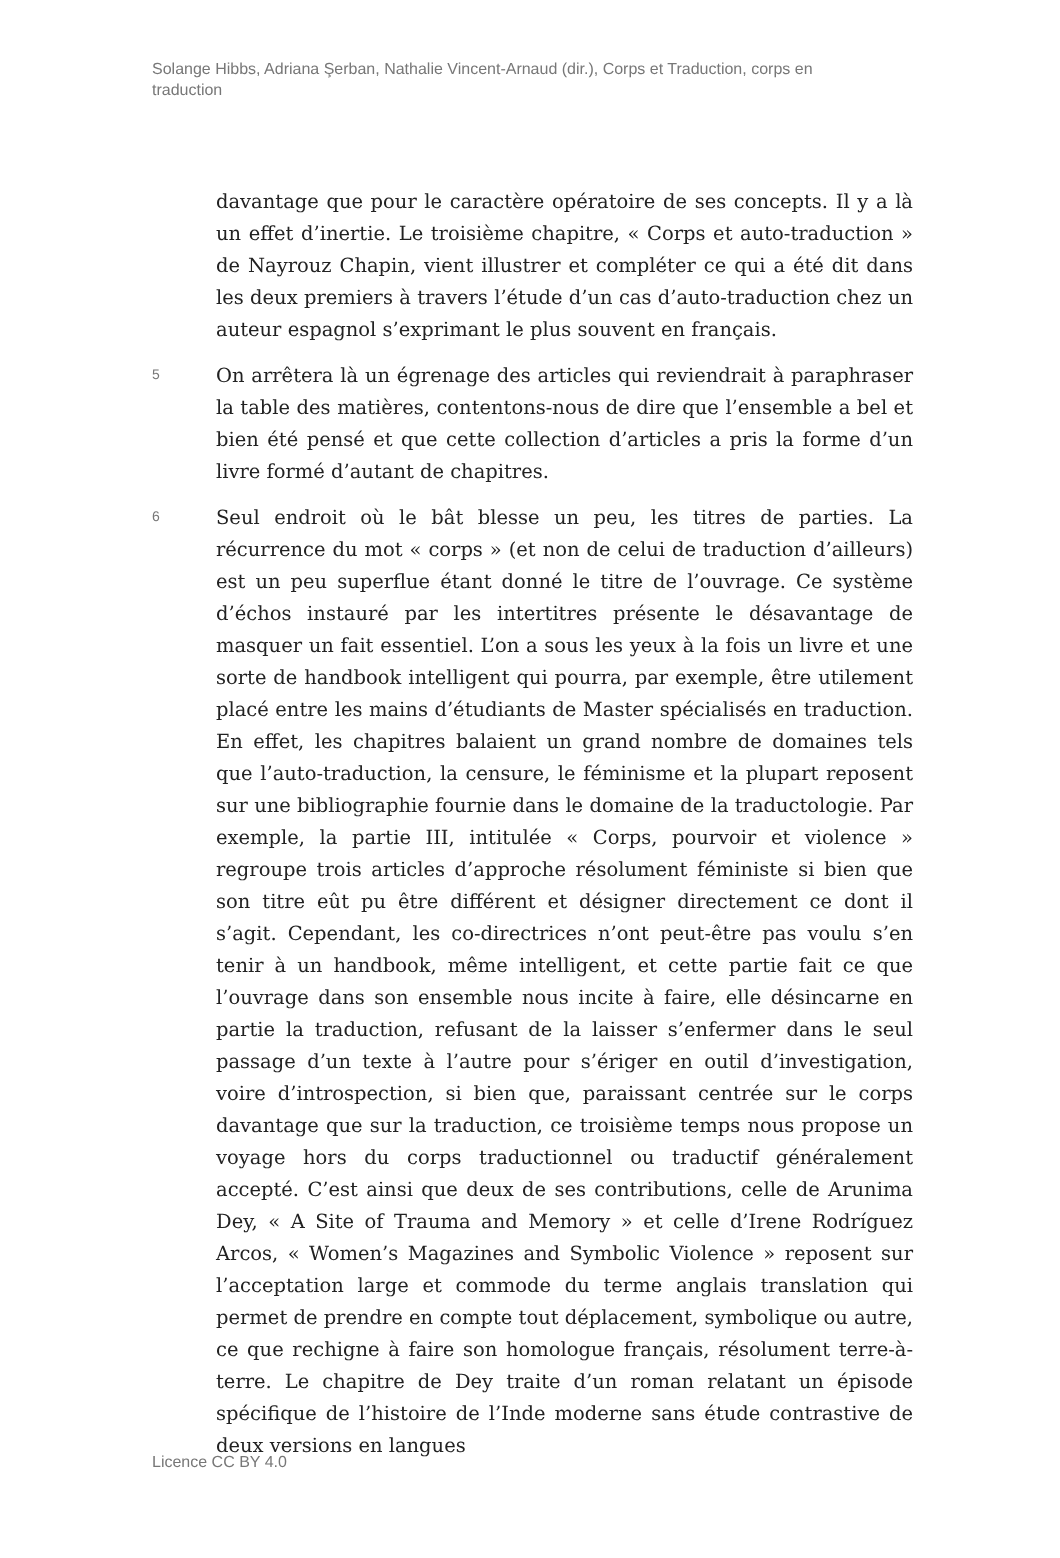Solange Hibbs, Adriana Şerban, Nathalie Vincent-Arnaud (dir.), Corps et Traduction, corps en traduction
davantage que pour le caractère opératoire de ses concepts. Il y a là un effet d’inertie. Le troisième chapitre, « Corps et auto-traduction » de Nayrouz Chapin, vient illustrer et compléter ce qui a été dit dans les deux premiers à travers l’étude d’un cas d’auto-traduction chez un auteur espagnol s’exprimant le plus souvent en français.
5
On arrêtera là un égrenage des articles qui reviendrait à paraphraser la table des matières, contentons-nous de dire que l’ensemble a bel et bien été pensé et que cette collection d’articles a pris la forme d’un livre formé d’autant de chapitres.
6
Seul endroit où le bât blesse un peu, les titres de parties. La récurrence du mot « corps » (et non de celui de traduction d’ailleurs) est un peu superflue étant donné le titre de l’ouvrage. Ce système d’échos instauré par les intertitres présente le désavantage de masquer un fait essentiel. L’on a sous les yeux à la fois un livre et une sorte de handbook intelligent qui pourra, par exemple, être utilement placé entre les mains d’étudiants de Master spécialisés en traduction. En effet, les chapitres balaient un grand nombre de domaines tels que l’auto-traduction, la censure, le féminisme et la plupart reposent sur une bibliographie fournie dans le domaine de la traductologie. Par exemple, la partie III, intitulée « Corps, pourvoir et violence » regroupe trois articles d’approche résolument féministe si bien que son titre eût pu être différent et désigner directement ce dont il s’agit. Cependant, les co-directrices n’ont peut-être pas voulu s’en tenir à un handbook, même intelligent, et cette partie fait ce que l’ouvrage dans son ensemble nous incite à faire, elle désincarne en partie la traduction, refusant de la laisser s’enfermer dans le seul passage d’un texte à l’autre pour s’ériger en outil d’investigation, voire d’introspection, si bien que, paraissant centrée sur le corps davantage que sur la traduction, ce troisième temps nous propose un voyage hors du corps traductionnel ou traductif généralement accepté. C’est ainsi que deux de ses contributions, celle de Arunima Dey, « A Site of Trauma and Memory » et celle d’Irene Rodríguez Arcos, « Women’s Magazines and Symbolic Violence » reposent sur l’acceptation large et commode du terme anglais translation qui permet de prendre en compte tout déplacement, symbolique ou autre, ce que rechigne à faire son homologue français, résolument terre-à-terre. Le chapitre de Dey traite d’un roman relatant un épisode spécifique de l’histoire de l’Inde moderne sans étude contrastive de deux versions en langues
Licence CC BY 4.0